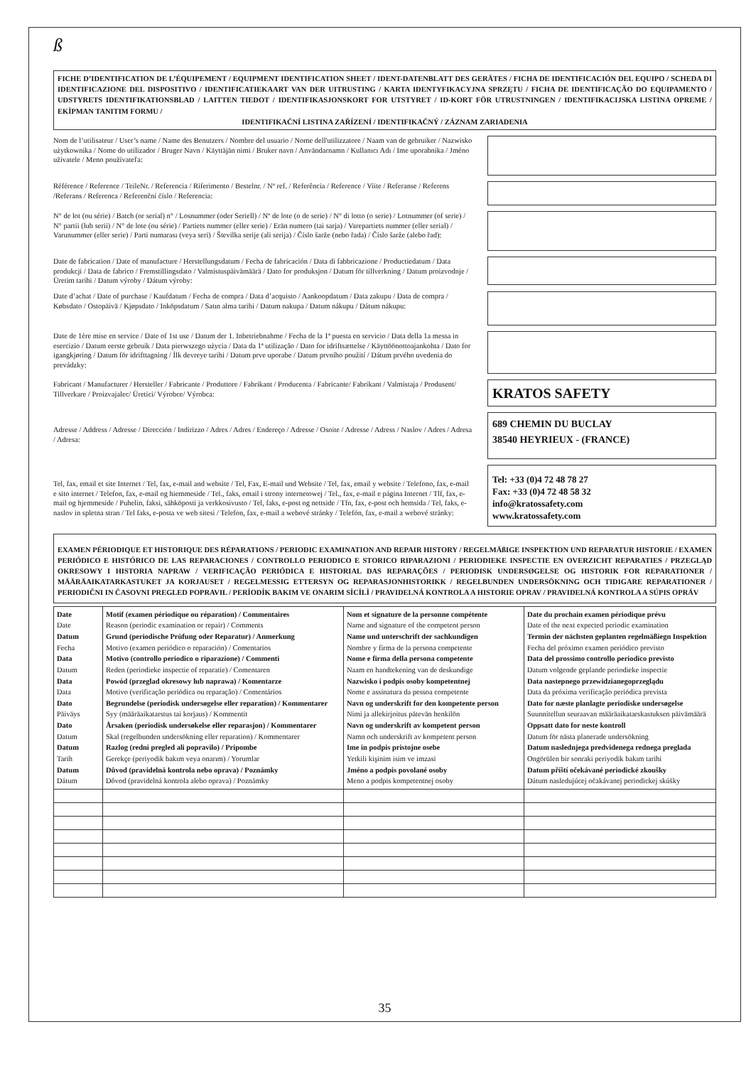ß
FICHE D’IDENTIFICATION DE L’ÉQUIPEMENT / EQUIPMENT IDENTIFICATION SHEET / IDENT-DATENBLATT DES GERÄTES / FICHA DE IDENTIFICACIÓN DEL EQUIPO / SCHEDA DI IDENTIFICAZIONE DEL DISPOSITIVO / IDENTIFICATIEKAART VAN DER UITRUSTING / KARTA IDENTYFIKACYJNA SPRZĘTU / FICHA DE IDENTIFICAÇÃO DO EQUIPAMENTO / UDSTYRETS IDENTIFIKATIONSBLAD / LAITTEN TIEDOT / IDENTIFIKASJONSKORT FOR UTSTYRET / ID-KORT FÖR UTRUSTNINGEN / IDENTIFIKACIJSKA LISTINA OPREME / EKİPMAN TANITIM FORMU /
IDENTIFIKAČNÍ LISTINA ZAŘÍZENÍ / IDENTIFIKAČNÝ / ZÁZNAM ZARIADENIA
Nom de l’utilisateur / User’s name / Name des Benutzers / Nombre del usuario / Nome dell'utilizzatore / Naam van de gebruiker / Nazwisko użytkownika / Nome do utilizador / Bruger Navn / Käyttäjän nimi / Bruker navn / Användarnamn / Kullanıcı Adı / Ime uporabnika / Jméno uživatele / Meno používateľa:
Référence / Reference / TeileNr. / Referencia / Riferimento / Bestelnr. / Nº ref. / Referência / Reference / Viite / Referanse / Referens /Referans / Referenca / Referenční číslo / Referencia:
N° de lot (ou série) / Batch (or serial) n° / Losnummer (oder Seriell) / Nº de lote (o de serie) / N° di lotto (o serie) / Lotnummer (of serie) / N° partii (lub serii) / N° de lote (ou série) / Partiets nummer (eller serie) / Erän numero (tai sarja) / Varepartiets nummer (eller serial) / Varunummer (eller serie) / Parti numarası (veya seri) / Številka serije (ali serija) / Číslo šarže (nebo řada) / Číslo šarže (alebo řad):
Date de fabrication / Date of manufacture / Herstellungsdatum / Fecha de fabricación / Data di fabbricazione / Productiedatum / Data produkcji / Data de fabrico / Fremstillingsdato / Valmistuspäivämäärä / Dato for produksjon / Datum för tillverkning / Datum proizvodnje / Üretim tarihi / Datum výroby / Dátum výroby:
Date d’achat / Date of purchase / Kaufdatum / Fecha de compra / Data d’acquisto / Aankoopdatum / Data zakupu / Data de compra / Købsdato / Ostopäivä / Kjøpsdato / Inköpsdatum / Satın alma tarihi / Datum nakupa / Datum nákupu / Dátum nákupu:
Date de 1ère mise en service / Date of 1st use / Datum der 1. Inbetriebnahme / Fecha de la 1ª puesta en servicio / Data della 1a messa in esercizio / Datum eerste gebruik / Data pierwszego użycia / Data da 1ª utilização / Dato for idriftsættelse / Käyttöönottoajankohta / Dato for igangkjøring / Datum för idrifttagning / İlk devreye tarihi / Datum prve uporabe / Datum prvního použití / Dátum prvého uvedenia do prevádzky:
Fabricant / Manufacturer / Hersteller / Fabricante / Produttore / Fabrikant / Producenta / Fabricante/ Fabrikant / Valmistaja / Produsent/ Tillverkare / Proizvajalec/ Üretici/ Výrobce/ Výrobca:
KRATOS SAFETY
Adresse / Address / Adresse / Dirección / Indirizzo / Adres / Adres / Endereço / Adresse / Osoite / Adresse / Adress / Naslov / Adres / Adresa / Adresa:
689 CHEMIN DU BUCLAY
38540 HEYRIEUX - (FRANCE)
Tel, fax, email et site Internet / Tel, fax, e-mail and website / Tel, Fax, E-mail und Website / Tel, fax, email y website / Telefono, fax, e-mail e sito internet / Telefon, fax, e-mail og hiemmeside / Tel., faks, email i strony internetowej / Tel., fax, e-mail e página Internet / Tlf, fax, e-mail og hjemmeside / Puhelin, faksi, sähköposti ja verkkosivusto / Tel, faks, e-post og nettside / Tfn, fax, e-post och hemsida / Tel, faks, e-naslov in spletna stran / Tel faks, e-posta ve web sitesi / Telefon, fax, e-mail a webové stránky / Telefón, fax, e-mail a webové stránky:
Tel: +33 (0)4 72 48 78 27
Fax: +33 (0)4 72 48 58 32
info@kratossafety.com
www.kratossafety.com
EXAMEN PÉRIODIQUE ET HISTORIQUE DES RÉPARATIONS / PERIODIC EXAMINATION AND REPAIR HISTORY / REGELMÄßIGE INSPEKTION UND REPARATUR HISTORIE / EXAMEN PERIÓDICO E HISTÓRICO DE LAS REPARACIONES / CONTROLLO PERIODICO E STORICO RIPARAZIONI / PERIODIEKE INSPECTIE EN OVERZICHT REPARATIES / PRZEGLĄD OKRESOWY I HISTORIA NAPRAW / VERIFICAÇÃO PERIÓDICA E HISTORIAL DAS REPARAÇÕES / PERIODISK UNDERSØGELSE OG HISTORIK FOR REPARATIONER / MÄÄRÄAIKATARKASTUKET JA KORJAUSET / REGELMESSIG ETTERSYN OG REPARASJONHISTORIKK / REGELBUNDEN UNDERSÖKNING OCH TIDIGARE REPARATIONER / PERIODIČNI IN ČASOVNI PREGLED POPRAVIL / PERİODİK BAKIM VE ONARIM SİCİLİ / PRAVIDELNÁ KONTROLA A HISTORIE OPRAV / PRAVIDELNÁ KONTROLA A SÚPIS OPRÁV
| Date Date Datum Fecha Data Datum Data Data Dato Päiväys Dato Datum Datum Tarih Datum Dátum | Motif (examen périodique ou réparation) / Commentaires Reason (periodic examination or repair) / Comments Grund (periodische Prüfung oder Reparatur) / Anmerkung Motivo (examen periódico o reparación) / Comentarios Motivo (controllo periodico o riparazione) / Commenti Reden (periodieke inspectie of reparatie) / Comentaren Powód (przeglad okresowy lub naprawa) / Komentarze Motivo (verificação periódica ou reparação) / Comentários Begrundelse (periodisk undersøgelse eller reparation) / Kommentarer Syy (määräaikatarstus tai korjaus) / Kommentit Årsaken (periodisk undersøkelse eller reparasjon) / Kommentarer Skal (regelbunden undersökning eller reparation) / Kommentarer Razlog (redni pregled ali popravilo) / Pripombe Gerekçe (periyodik bakım veya onarım) / Yorumlar Důvod (pravidelná kontrola nebo oprava) / Poznámky Dôvod (pravidelná kontrola alebo oprava) / Poznámky | Nom et signature de la personne compétente Name and signature of the competent person Name und unterschrift der sachkundigen Nombre y firma de la persona competente Nome e firma della persona competente Naam en handtekening van de deskundige Nazwisko i podpis osoby kompetentnej Nome e assinatura da pessoa competente Navn og underskrift for den kompetente person Nimi ja allekirjoitus pätevän henkilön Navn og underskrift av kompetent person Namn och underskrift av kompetent person Ime in podpis pristojne osebe Yetkili kişinim isim ve imzasi Jméno a podpis povolané osoby Meno a podpis kompetentnej osoby | Date du prochain examen périodique prévu Date of the next expected periodic examination Termin der nächsten geplanten regelmäßiegn Inspektion Fecha del próximo examen periódico previsto Data del prossimo controllo periodico previsto Datum volgende geplande periodieke inspectie Data nastepnego przewidzianegoprzeglądu Data da próxima verificação periódica prevista Dato for næste planlagte periodiske undersøgelse Suunnitellun seuraavan määräaikatarskastuksen päivämäärä Oppsatt dato for neste kontroll Datum för nästa planerade undersökning Datum naslednjega predvidenega rednega preglada Ongörülen bir sonraki periyodik bakım tarihi Datum příští očekávané periodické zkoušky Dátum nasledujúcej očakávanej periodickej skúšky |
35